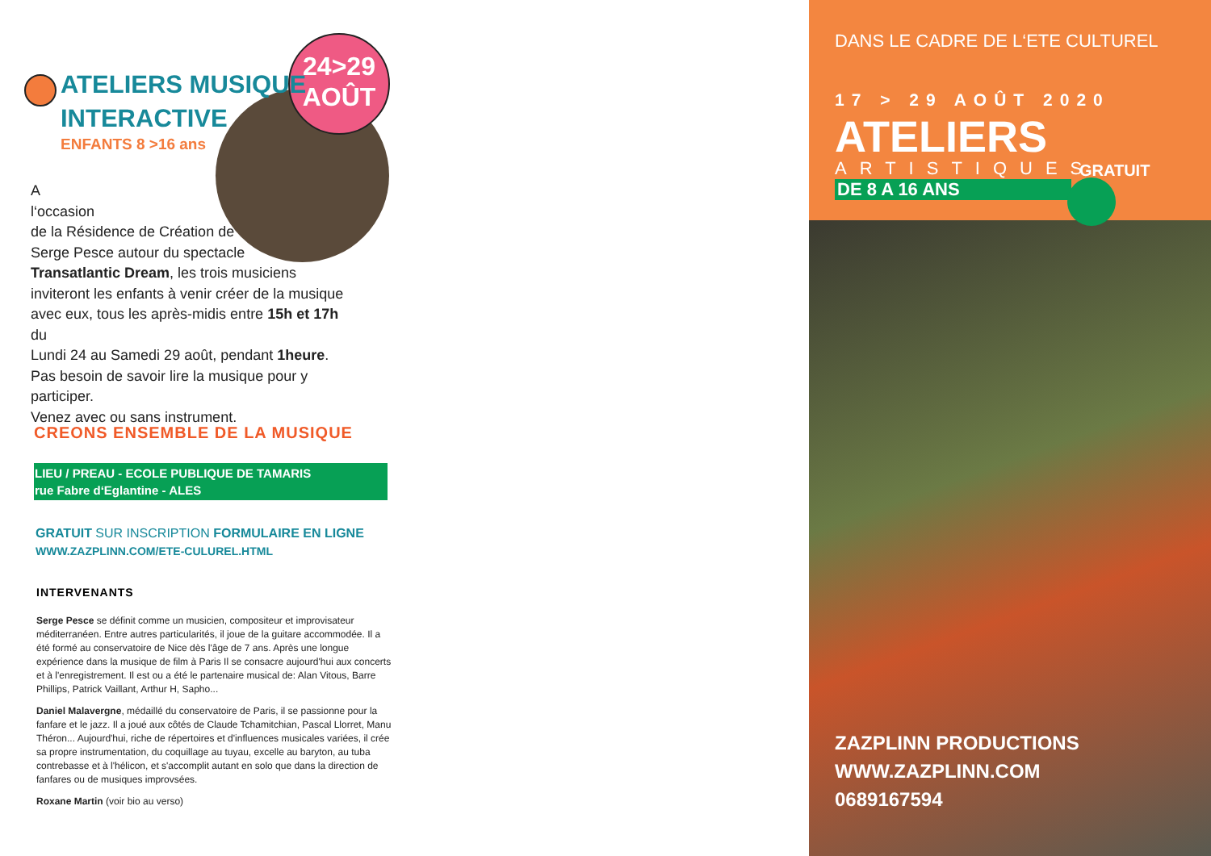24>29
AOÛT
ATELIERS MUSIQUE
INTERACTIVE
ENFANTS 8 >16 ans
A
l‘occasion
de la Résidence de Création de
Serge Pesce autour du spectacle
Transatlantic Dream, les trois musiciens
inviteront les enfants à venir créer de la musique
avec eux, tous les après-midis entre 15h et 17h du
Lundi 24 au Samedi 29 août, pendant 1heure.
Pas besoin de savoir lire la musique pour y participer.
Venez avec ou sans instrument.
CREONS ENSEMBLE DE LA MUSIQUE
LIEU / PREAU - ECOLE PUBLIQUE DE TAMARIS
rue Fabre d‘Eglantine - ALES
GRATUIT SUR INSCRIPTION FORMULAIRE EN LIGNE
WWW.ZAZPLINN.COM/ETE-CULUREL.HTML
INTERVENANTS
Serge Pesce se définit comme un musicien, compositeur et improvisateur méditerranéen. Entre autres particularités, il joue de la guitare accommodée. Il a été formé au conservatoire de Nice dès l'âge de 7 ans. Après une longue expérience dans la musique de film à Paris Il se consacre aujourd'hui aux concerts et à l'enregistrement. Il est ou a été le partenaire musical de: Alan Vitous, Barre Phillips, Patrick Vaillant, Arthur H, Sapho...
Daniel Malavergne, médaillé du conservatoire de Paris, il se passionne pour la fanfare et le jazz. Il a joué aux côtés de Claude Tchamitchian, Pascal Llorret, Manu Théron... Aujourd'hui, riche de répertoires et d'influences musicales variées, il crée sa propre instrumentation, du coquillage au tuyau, excelle au baryton, au tuba contrebasse et à l'hélicon, et s'accomplit autant en solo que dans la direction de fanfares ou de musiques improvsées.
Roxane Martin (voir bio au verso)
DANS LE CADRE DE L‘ETE CULTUREL
17 > 29 AOÛT 2020
ATELIERS
ARTISTIQUES
DE 8 A 16 ANS
GRATUIT
ZAZPLINN PRODUCTIONS
WWW.ZAZPLINN.COM
0689167594